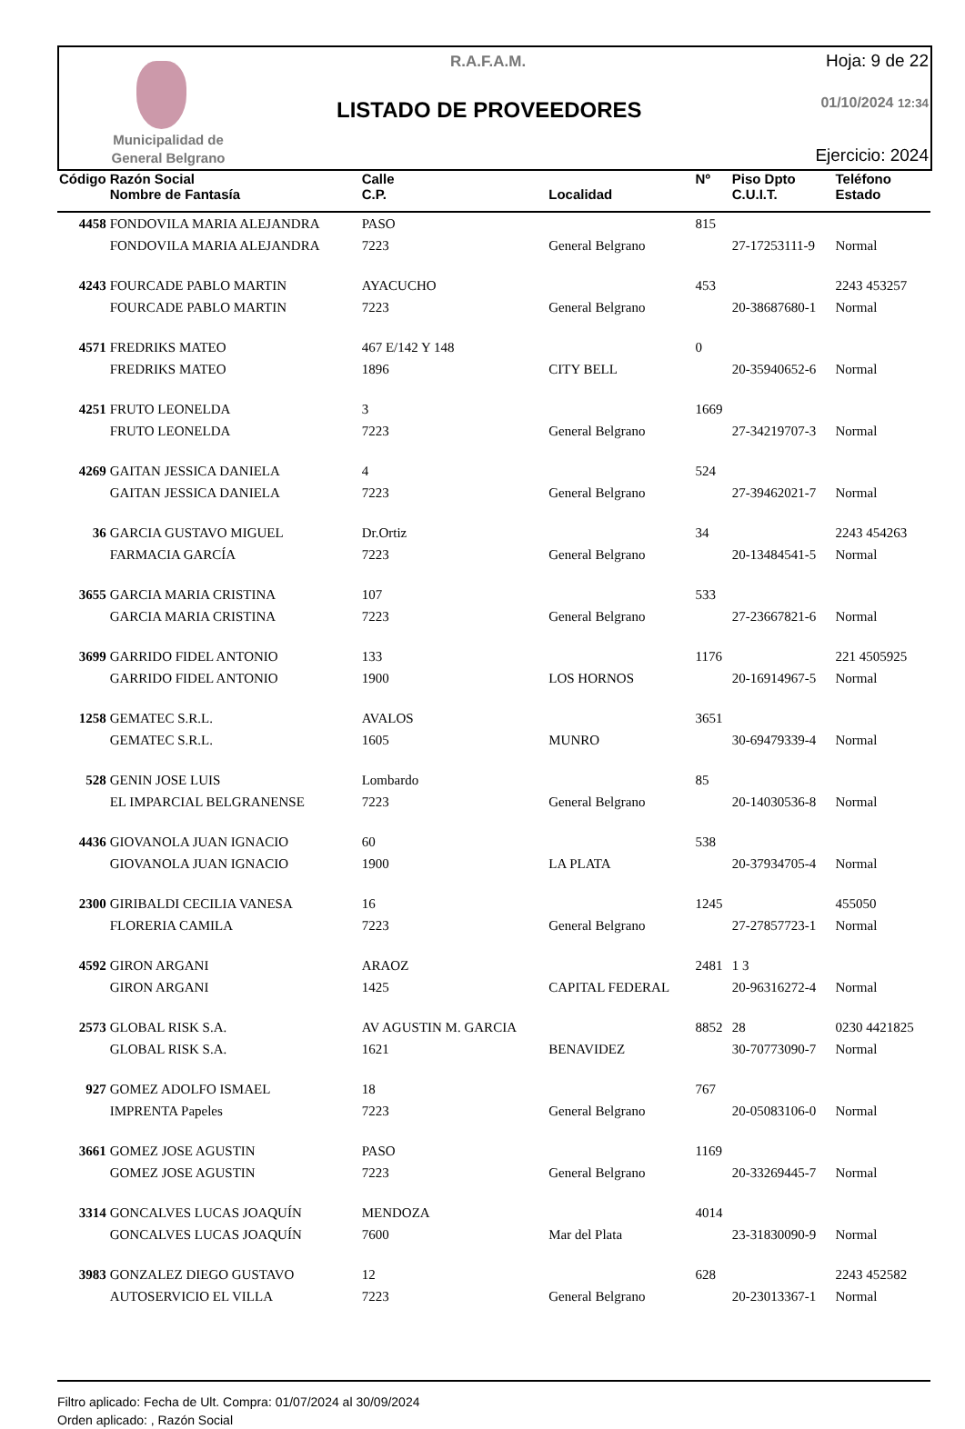Municipalidad de
General Belgrano
R.A.F.A.M.
LISTADO DE PROVEEDORES
Hoja: 9 de 22
01/10/2024 12:34
Ejercicio: 2024
| Código | Razón Social | Calle | | Nº | Piso Dpto | Teléfono |
| --- | --- | --- | --- | --- | --- | --- |
| | Nombre de Fantasía | C.P. | Localidad | | C.U.I.T. | Estado |
| 4458 | FONDOVILA MARIA ALEJANDRA | PASO | | 815 | | |
| | FONDOVILA MARIA ALEJANDRA | 7223 | General Belgrano | | 27-17253111-9 | Normal |
| 4243 | FOURCADE PABLO MARTIN | AYACUCHO | | 453 | | 2243 453257 |
| | FOURCADE PABLO MARTIN | 7223 | General Belgrano | | 20-38687680-1 | Normal |
| 4571 | FREDRIKS MATEO | 467 E/142 Y 148 | | 0 | | |
| | FREDRIKS MATEO | 1896 | CITY BELL | | 20-35940652-6 | Normal |
| 4251 | FRUTO LEONELDA | 3 | | 1669 | | |
| | FRUTO LEONELDA | 7223 | General Belgrano | | 27-34219707-3 | Normal |
| 4269 | GAITAN JESSICA DANIELA | 4 | | 524 | | |
| | GAITAN JESSICA DANIELA | 7223 | General Belgrano | | 27-39462021-7 | Normal |
| 36 | GARCIA GUSTAVO MIGUEL | Dr.Ortiz | | 34 | | 2243 454263 |
| | FARMACIA GARCÍA | 7223 | General Belgrano | | 20-13484541-5 | Normal |
| 3655 | GARCIA MARIA CRISTINA | 107 | | 533 | | |
| | GARCIA MARIA CRISTINA | 7223 | General Belgrano | | 27-23667821-6 | Normal |
| 3699 | GARRIDO FIDEL ANTONIO | 133 | | 1176 | | 221 4505925 |
| | GARRIDO FIDEL ANTONIO | 1900 | LOS HORNOS | | 20-16914967-5 | Normal |
| 1258 | GEMATEC S.R.L. | AVALOS | | 3651 | | |
| | GEMATEC S.R.L. | 1605 | MUNRO | | 30-69479339-4 | Normal |
| 528 | GENIN JOSE LUIS | Lombardo | | 85 | | |
| | EL IMPARCIAL BELGRANENSE | 7223 | General Belgrano | | 20-14030536-8 | Normal |
| 4436 | GIOVANOLA JUAN IGNACIO | 60 | | 538 | | |
| | GIOVANOLA JUAN IGNACIO | 1900 | LA PLATA | | 20-37934705-4 | Normal |
| 2300 | GIRIBALDI CECILIA VANESA | 16 | | 1245 | | 455050 |
| | FLORERIA CAMILA | 7223 | General Belgrano | | 27-27857723-1 | Normal |
| 4592 | GIRON ARGANI | ARAOZ | | 2481 | 1 3 | |
| | GIRON ARGANI | 1425 | CAPITAL FEDERAL | | 20-96316272-4 | Normal |
| 2573 | GLOBAL RISK S.A. | AV AGUSTIN M. GARCIA | | 8852 | 28 | 0230 4421825 |
| | GLOBAL RISK S.A. | 1621 | BENAVIDEZ | | 30-70773090-7 | Normal |
| 927 | GOMEZ ADOLFO ISMAEL | 18 | | 767 | | |
| | IMPRENTA Papeles | 7223 | General Belgrano | | 20-05083106-0 | Normal |
| 3661 | GOMEZ JOSE AGUSTIN | PASO | | 1169 | | |
| | GOMEZ JOSE AGUSTIN | 7223 | General Belgrano | | 20-33269445-7 | Normal |
| 3314 | GONCALVES LUCAS JOAQUÍN | MENDOZA | | 4014 | | |
| | GONCALVES LUCAS JOAQUÍN | 7600 | Mar del Plata | | 23-31830090-9 | Normal |
| 3983 | GONZALEZ DIEGO GUSTAVO | 12 | | 628 | | 2243 452582 |
| | AUTOSERVICIO EL VILLA | 7223 | General Belgrano | | 20-23013367-1 | Normal |
Filtro aplicado: Fecha de Ult. Compra: 01/07/2024 al 30/09/2024
Orden aplicado: , Razón Social